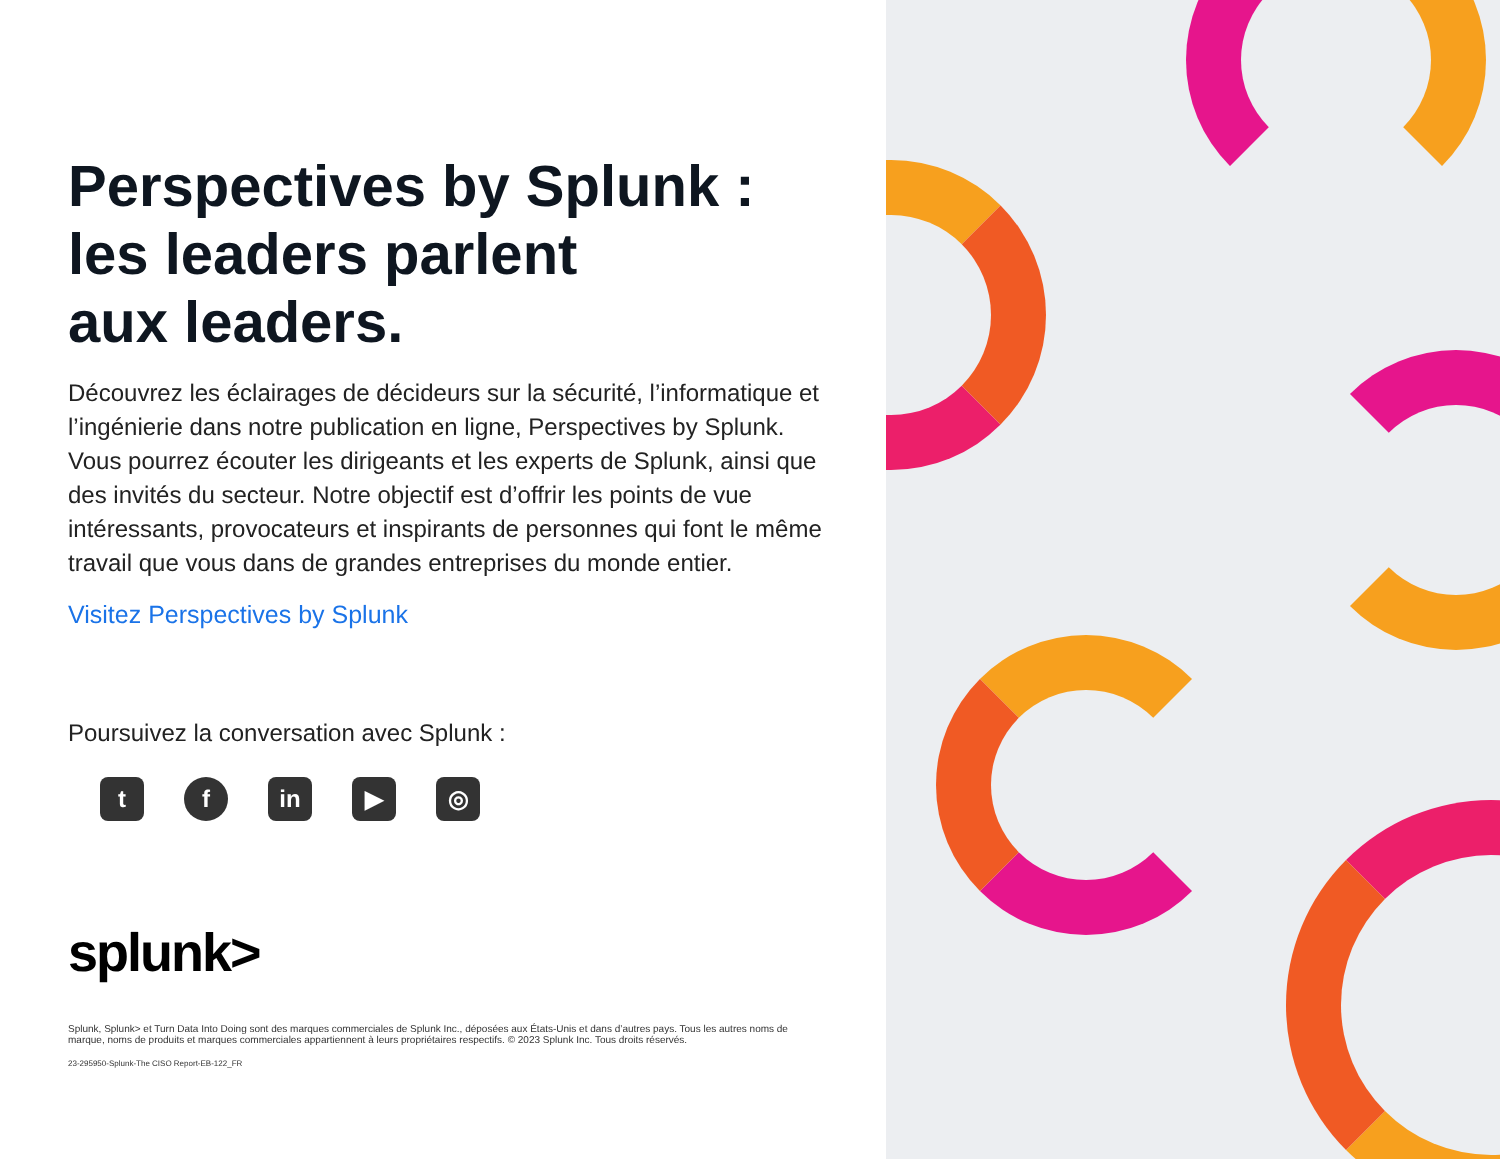Perspectives by Splunk :
les leaders parlent
aux leaders.
Découvrez les éclairages de décideurs sur la sécurité, l’informatique et l’ingénierie dans notre publication en ligne, Perspectives by Splunk. Vous pourrez écouter les dirigeants et les experts de Splunk, ainsi que des invités du secteur. Notre objectif est d’offrir les points de vue intéressants, provocateurs et inspirants de personnes qui font le même travail que vous dans de grandes entreprises du monde entier.
Visitez Perspectives by Splunk
Poursuivez la conversation avec Splunk :
t f in ▶ ◎
splunk>
Splunk, Splunk> et Turn Data Into Doing sont des marques commerciales de Splunk Inc., déposées aux États-Unis et dans d’autres pays. Tous les autres noms de marque, noms de produits et marques commerciales appartiennent à leurs propriétaires respectifs. © 2023 Splunk Inc. Tous droits réservés.
23-295950-Splunk-The CISO Report-EB-122_FR